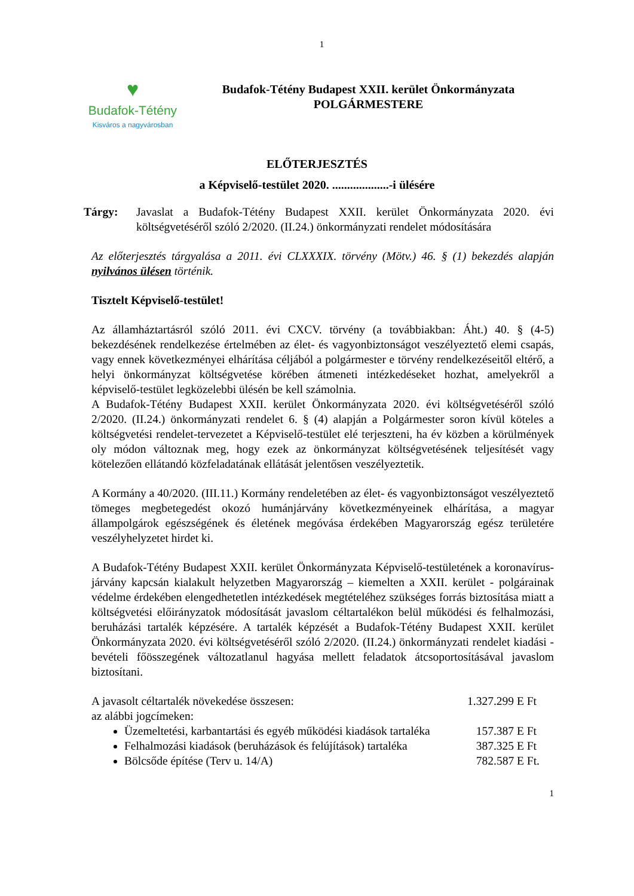1
♥
Budafok-Tétény
Kisváros a nagyvárosban
Budafok-Tétény Budapest XXII. kerület Önkormányzata
POLGÁRMESTERE
ELŐTERJESZTÉS
a Képviselő-testület 2020. ...................-i ülésére
Tárgy: Javaslat a Budafok-Tétény Budapest XXII. kerület Önkormányzata 2020. évi költségvetéséről szóló 2/2020. (II.24.) önkormányzati rendelet módosítására
Az előterjesztés tárgyalása a 2011. évi CLXXXIX. törvény (Mötv.) 46. § (1) bekezdés alapján nyilvános ülésen történik.
Tisztelt Képviselő-testület!
Az államháztartásról szóló 2011. évi CXCV. törvény (a továbbiakban: Áht.) 40. § (4-5) bekezdésének rendelkezése értelmében az élet- és vagyonbiztonságot veszélyeztető elemi csapás, vagy ennek következményei elhárítása céljából a polgármester e törvény rendelkezéseitől eltérő, a helyi önkormányzat költségvetése körében átmeneti intézkedéseket hozhat, amelyekről a képviselő-testület legközelebbi ülésén be kell számolnia.
A Budafok-Tétény Budapest XXII. kerület Önkormányzata 2020. évi költségvetéséről szóló 2/2020. (II.24.) önkormányzati rendelet 6. § (4) alapján a Polgármester soron kívül köteles a költségvetési rendelet-tervezetet a Képviselő-testület elé terjeszteni, ha év közben a körülmények oly módon változnak meg, hogy ezek az önkormányzat költségvetésének teljesítését vagy kötelezően ellátandó közfeladatának ellátását jelentősen veszélyeztetik.
A Kormány a 40/2020. (III.11.) Kormány rendeletében az élet- és vagyonbiztonságot veszélyeztető tömeges megbetegedést okozó humánjárvány következményeinek elhárítása, a magyar állampolgárok egészségének és életének megóvása érdekében Magyarország egész területére veszélyhelyzetet hirdet ki.
A Budafok-Tétény Budapest XXII. kerület Önkormányzata Képviselő-testületének a koronavírus-járvány kapcsán kialakult helyzetben Magyarország – kiemelten a XXII. kerület - polgárainak védelme érdekében elengedhetetlen intézkedések megtételéhez szükséges forrás biztosítása miatt a költségvetési előirányzatok módosítását javaslom céltartalékon belül működési és felhalmozási, beruházási tartalék képzésére. A tartalék képzését a Budafok-Tétény Budapest XXII. kerület Önkormányzata 2020. évi költségvetéséről szóló 2/2020. (II.24.) önkormányzati rendelet kiadási - bevételi főösszegének változatlanul hagyása mellett feladatok átcsoportosításával javaslom biztosítani.
A javasolt céltartalék növekedése összesen: 1.327.299 E Ft
az alábbi jogcímeken:
Üzemeltetési, karbantartási és egyéb működési kiadások tartaléka 157.387 E Ft
Felhalmozási kiadások (beruházások és felújítások) tartaléka 387.325 E Ft
Bölcsőde építése (Terv u. 14/A) 782.587 E Ft.
1